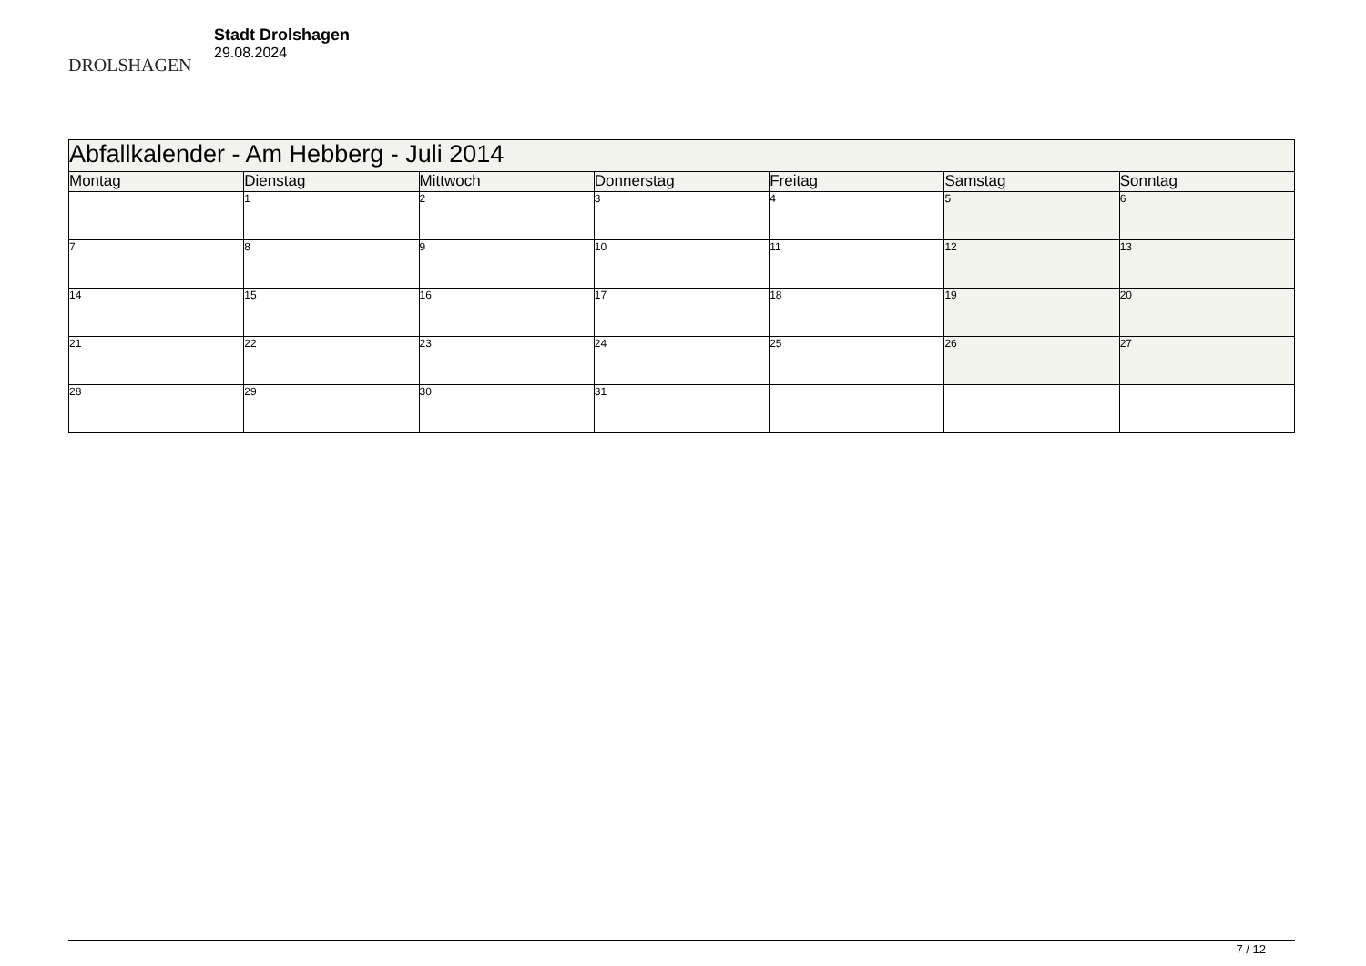DROLSHAGEN
Stadt Drolshagen
29.08.2024
| Abfallkalender - Am Hebberg - Juli 2014 | | | | | | |
| --- | --- | --- | --- | --- | --- | --- |
| Montag | Dienstag | Mittwoch | Donnerstag | Freitag | Samstag | Sonntag |
| | 1 | 2 | 3 | 4 | 5 | 6 |
| 7 | 8 | 9 | 10 | 11 | 12 | 13 |
| 14 | 15 | 16 | 17 | 18 | 19 | 20 |
| 21 | 22 | 23 | 24 | 25 | 26 | 27 |
| 28 | 29 | 30 | 31 | | | |
7 / 12